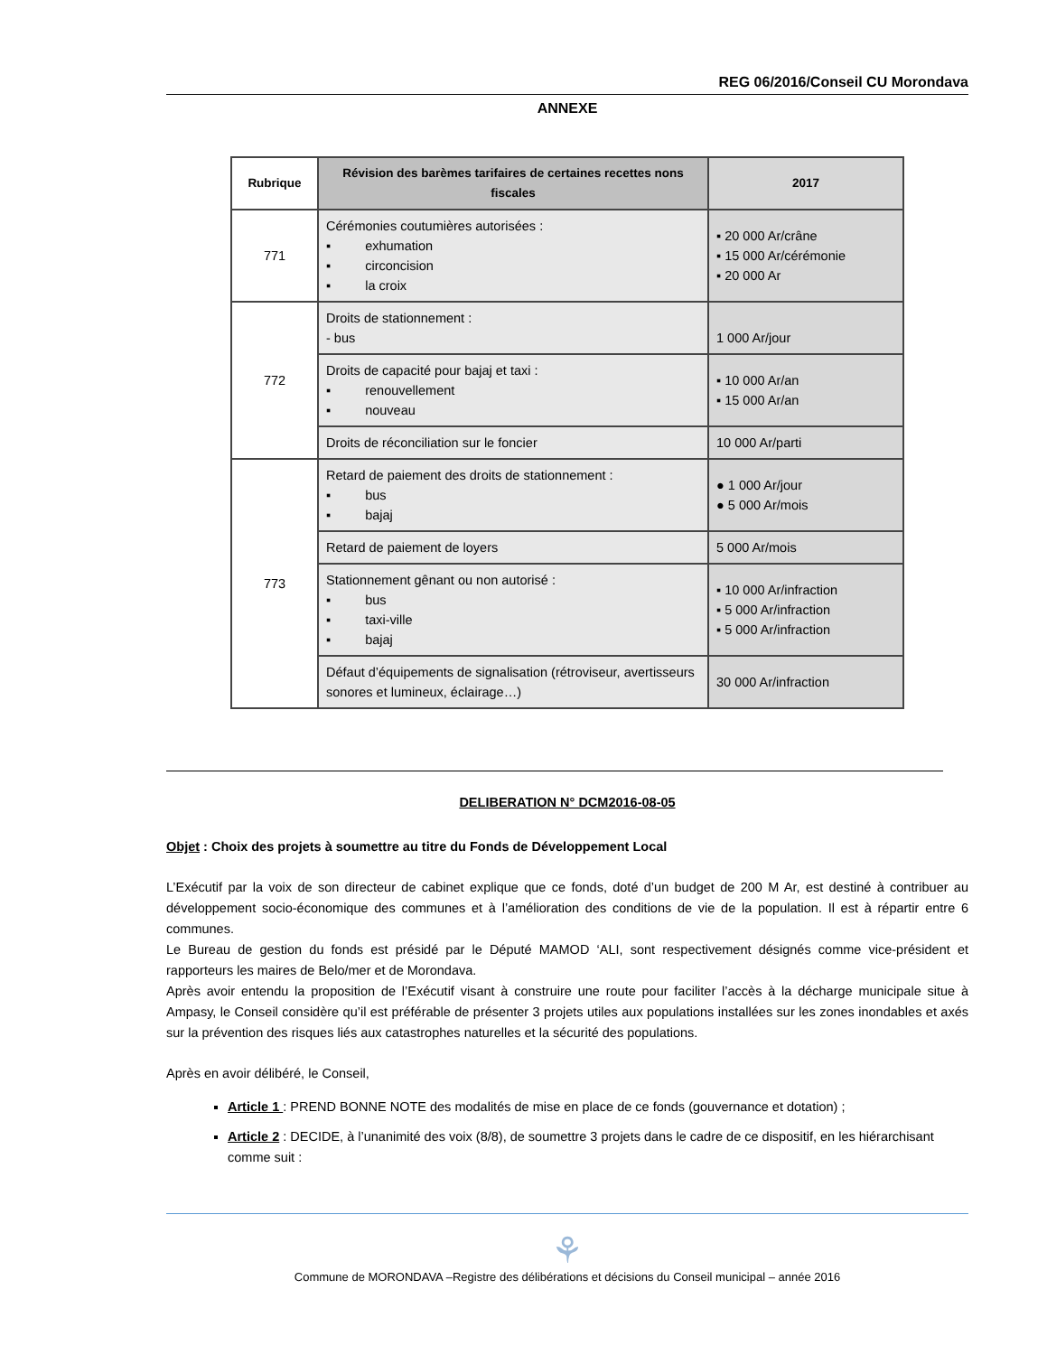REG 06/2016/Conseil CU Morondava
ANNEXE
| Rubrique | Révision des barèmes tarifaires de certaines recettes nons fiscales | 2017 |
| --- | --- | --- |
| 771 | Cérémonies coutumières autorisées : ▪ exhumation ▪ circoncision ▪ la croix | ▪ 20 000 Ar/crâne ▪ 15 000 Ar/cérémonie ▪ 20 000 Ar |
| 772 | Droits de stationnement : - bus | 1 000 Ar/jour |
| | Droits de capacité pour bajaj et taxi : ▪ renouvellement ▪ nouveau | ▪ 10 000 Ar/an ▪ 15 000 Ar/an |
| | Droits de réconciliation sur le foncier | 10 000 Ar/parti |
| 773 | Retard de paiement des droits de stationnement : ▪ bus ▪ bajaj | ● 1 000 Ar/jour ● 5 000 Ar/mois |
| | Retard de paiement de loyers | 5 000 Ar/mois |
| | Stationnement gênant ou non autorisé : ▪ bus ▪ taxi-ville ▪ bajaj | ▪ 10 000 Ar/infraction ▪ 5 000 Ar/infraction ▪ 5 000 Ar/infraction |
| | Défaut d’équipements de signalisation (rétroviseur, avertisseurs sonores et lumineux, éclairage…) | 30 000 Ar/infraction |
DELIBERATION N° DCM2016-08-05
Objet : Choix des projets à soumettre au titre du Fonds de Développement Local
L’Exécutif par la voix de son directeur de cabinet explique que ce fonds, doté d’un budget de 200 M Ar, est destiné à contribuer au développement socio-économique des communes et à l’amélioration des conditions de vie de la population. Il est à répartir entre 6 communes.
Le Bureau de gestion du fonds est présidé par le Député MAMOD ‘ALI, sont respectivement désignés comme vice-président et rapporteurs les maires de Belo/mer et de Morondava.
Après avoir entendu la proposition de l’Exécutif visant à construire une route pour faciliter l’accès à la décharge municipale situe à Ampasy, le Conseil considère qu’il est préférable de présenter 3 projets utiles aux populations installées sur les zones inondables et axés sur la prévention des risques liés aux catastrophes naturelles et la sécurité des populations.
Après en avoir délibéré, le Conseil,
Article 1 : PREND BONNE NOTE des modalités de mise en place de ce fonds (gouvernance et dotation) ;
Article 2 : DECIDE, à l’unanimité des voix (8/8), de soumettre 3 projets dans le cadre de ce dispositif, en les hiérarchisant comme suit :
⚘
Commune de MORONDAVA –Registre des délibérations et décisions du Conseil municipal – année 2016